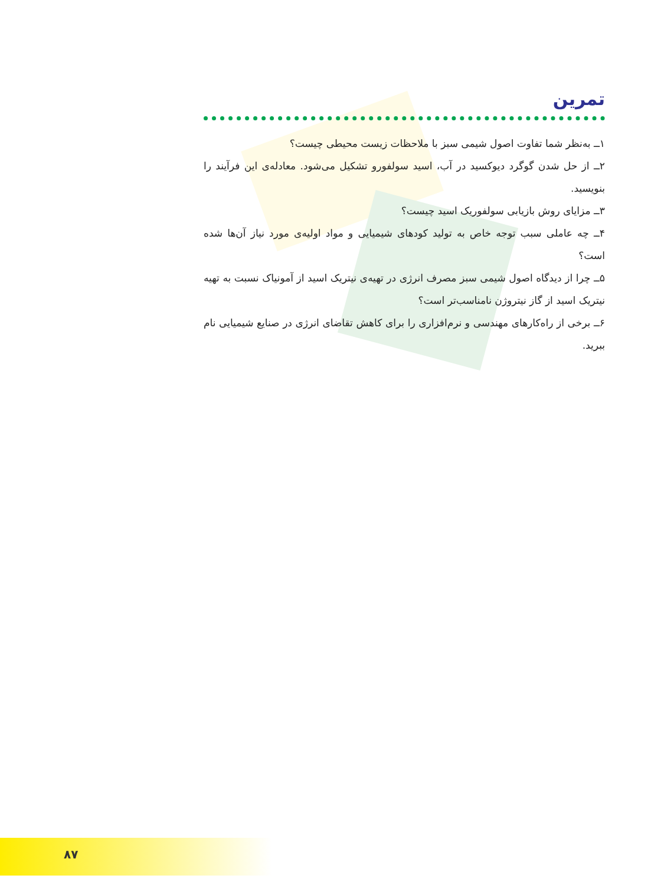تمرین
۱ــ به‌نظر شما تفاوت اصول شیمی سبز با ملاحظات زیست محیطی چیست؟
۲ــ از حل شدن گوگرد دیوکسید در آب، اسید سولفورو تشکیل می‌شود. معادله‌ی این فرآیند را بنویسید.
۳ــ مزایای روش بازیابی سولفوریک اسید چیست؟
۴ــ چه عاملی سبب توجه خاص به تولید کودهای شیمیایی و مواد اولیه‌ی مورد نیاز آن‌ها شده است؟
۵ــ چرا از دیدگاه اصول شیمی سبز مصرف انرژی در تهیه‌ی نیتریک اسید از آمونیاک نسبت به تهیه نیتریک اسید از گاز نیتروژن نامناسب‌تر است؟
۶ــ برخی از راه‌کارهای مهندسی و نرم‌افزاری را برای کاهش تقاضای انرژی در صنایع شیمیایی نام ببرید.
۸۷